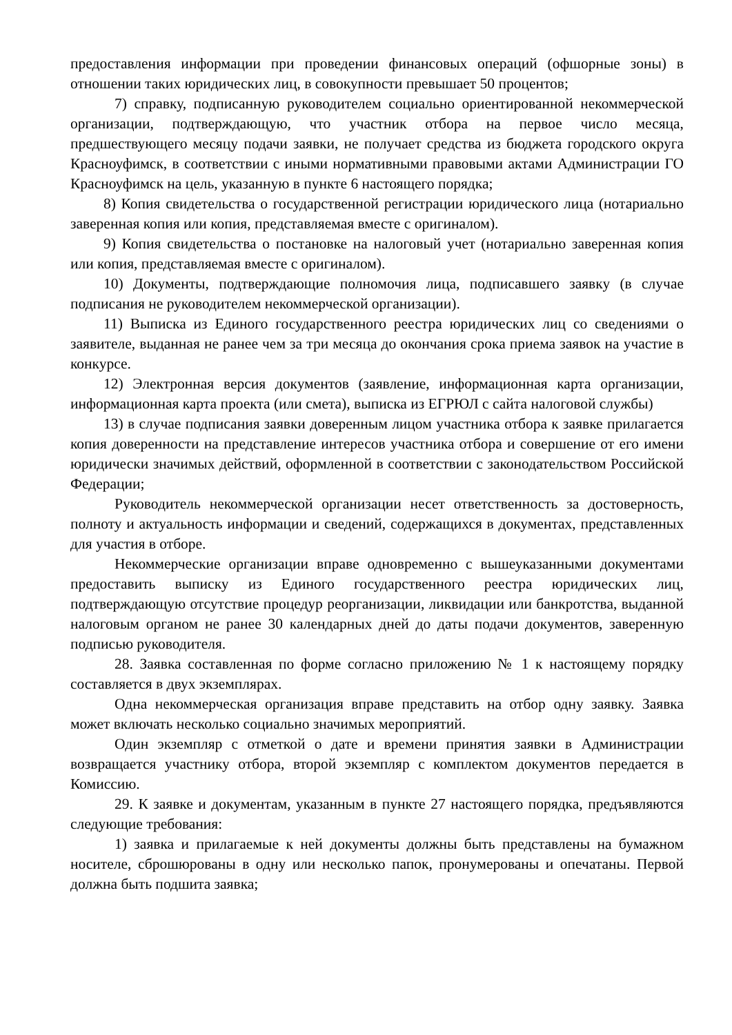предоставления информации при проведении финансовых операций (офшорные зоны) в отношении таких юридических лиц, в совокупности превышает 50 процентов;
7) справку, подписанную руководителем социально ориентированной некоммерческой организации, подтверждающую, что участник отбора на первое число месяца, предшествующего месяцу подачи заявки, не получает средства из бюджета городского округа Красноуфимск, в соответствии с иными нормативными правовыми актами Администрации ГО Красноуфимск на цель, указанную в пункте 6 настоящего порядка;
8) Копия свидетельства о государственной регистрации юридического лица (нотариально заверенная копия или копия, представляемая вместе с оригиналом).
9) Копия свидетельства о постановке на налоговый учет (нотариально заверенная копия или копия, представляемая вместе с оригиналом).
10) Документы, подтверждающие полномочия лица, подписавшего заявку (в случае подписания не руководителем некоммерческой организации).
11) Выписка из Единого государственного реестра юридических лиц со сведениями о заявителе, выданная не ранее чем за три месяца до окончания срока приема заявок на участие в конкурсе.
12) Электронная версия документов (заявление, информационная карта организации, информационная карта проекта (или смета), выписка из ЕГРЮЛ с сайта налоговой службы)
13) в случае подписания заявки доверенным лицом участника отбора к заявке прилагается копия доверенности на представление интересов участника отбора и совершение от его имени юридически значимых действий, оформленной в соответствии с законодательством Российской Федерации;
Руководитель некоммерческой организации несет ответственность за достоверность, полноту и актуальность информации и сведений, содержащихся в документах, представленных для участия в отборе.
Некоммерческие организации вправе одновременно с вышеуказанными документами предоставить выписку из Единого государственного реестра юридических лиц, подтверждающую отсутствие процедур реорганизации, ликвидации или банкротства, выданной налоговым органом не ранее 30 календарных дней до даты подачи документов, заверенную подписью руководителя.
28. Заявка составленная по форме согласно приложению № 1 к настоящему порядку составляется в двух экземплярах.
Одна некоммерческая организация вправе представить на отбор одну заявку. Заявка может включать несколько социально значимых мероприятий.
Один экземпляр с отметкой о дате и времени принятия заявки в Администрации возвращается участнику отбора, второй экземпляр с комплектом документов передается в Комиссию.
29. К заявке и документам, указанным в пункте 27 настоящего порядка, предъявляются следующие требования:
1) заявка и прилагаемые к ней документы должны быть представлены на бумажном носителе, сброшюрованы в одну или несколько папок, пронумерованы и опечатаны. Первой должна быть подшита заявка;